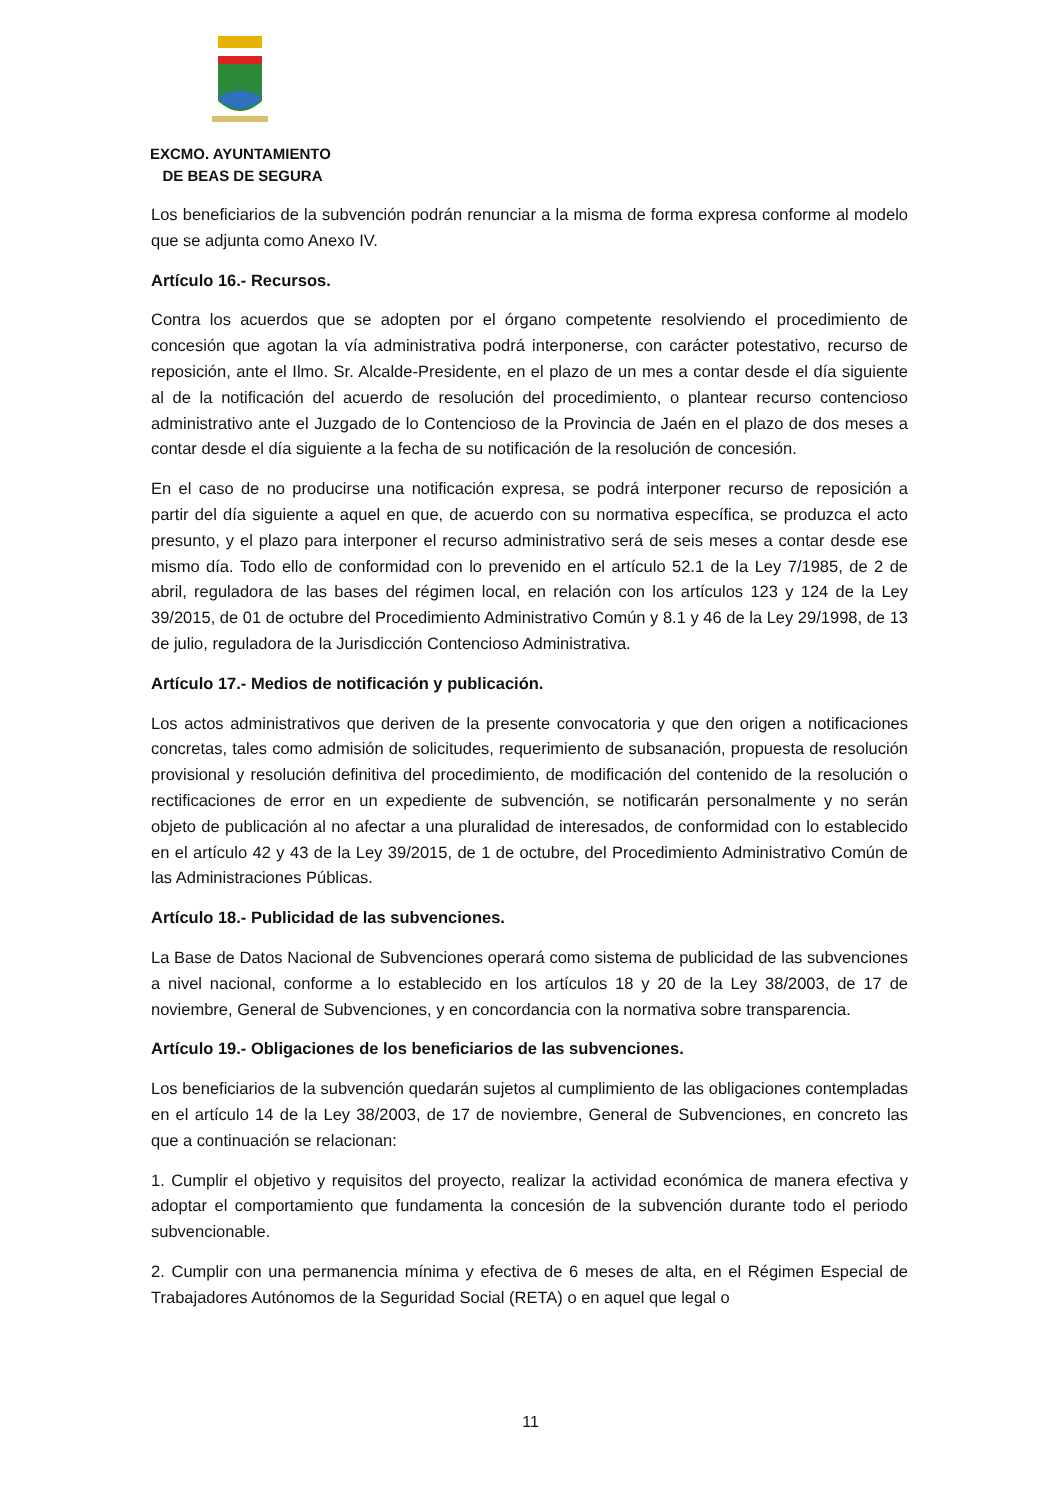EXCMO. AYUNTAMIENTO
DE BEAS DE SEGURA
Los beneficiarios de la subvención podrán renunciar a la misma de forma expresa conforme al modelo que se adjunta como Anexo IV.
Artículo 16.- Recursos.
Contra los acuerdos que se adopten por el órgano competente resolviendo el procedimiento de concesión que agotan la vía administrativa podrá interponerse, con carácter potestativo, recurso de reposición, ante el Ilmo. Sr. Alcalde-Presidente, en el plazo de un mes a contar desde el día siguiente al de la notificación del acuerdo de resolución del procedimiento, o plantear recurso contencioso administrativo ante el Juzgado de lo Contencioso de la Provincia de Jaén en el plazo de dos meses a contar desde el día siguiente a la fecha de su notificación de la resolución de concesión.
En el caso de no producirse una notificación expresa, se podrá interponer recurso de reposición a partir del día siguiente a aquel en que, de acuerdo con su normativa específica, se produzca el acto presunto, y el plazo para interponer el recurso administrativo será de seis meses a contar desde ese mismo día. Todo ello de conformidad con lo prevenido en el artículo 52.1 de la Ley 7/1985, de 2 de abril, reguladora de las bases del régimen local, en relación con los artículos 123 y 124 de la Ley 39/2015, de 01 de octubre del Procedimiento Administrativo Común y 8.1 y 46 de la Ley 29/1998, de 13 de julio, reguladora de la Jurisdicción Contencioso Administrativa.
Artículo 17.- Medios de notificación y publicación.
Los actos administrativos que deriven de la presente convocatoria y que den origen a notificaciones concretas, tales como admisión de solicitudes, requerimiento de subsanación, propuesta de resolución provisional y resolución definitiva del procedimiento, de modificación del contenido de la resolución o rectificaciones de error en un expediente de subvención, se notificarán personalmente y no serán objeto de publicación al no afectar a una pluralidad de interesados, de conformidad con lo establecido en el artículo 42 y 43 de la Ley 39/2015, de 1 de octubre, del Procedimiento Administrativo Común de las Administraciones Públicas.
Artículo 18.- Publicidad de las subvenciones.
La Base de Datos Nacional de Subvenciones operará como sistema de publicidad de las subvenciones a nivel nacional, conforme a lo establecido en los artículos 18 y 20 de la Ley 38/2003, de 17 de noviembre, General de Subvenciones, y en concordancia con la normativa sobre transparencia.
Artículo 19.- Obligaciones de los beneficiarios de las subvenciones.
Los beneficiarios de la subvención quedarán sujetos al cumplimiento de las obligaciones contempladas en el artículo 14 de la Ley 38/2003, de 17 de noviembre, General de Subvenciones, en concreto las que a continuación se relacionan:
1. Cumplir el objetivo y requisitos del proyecto, realizar la actividad económica de manera efectiva y adoptar el comportamiento que fundamenta la concesión de la subvención durante todo el periodo subvencionable.
2. Cumplir con una permanencia mínima y efectiva de 6 meses de alta, en el Régimen Especial de Trabajadores Autónomos de la Seguridad Social (RETA) o en aquel que legal o
11